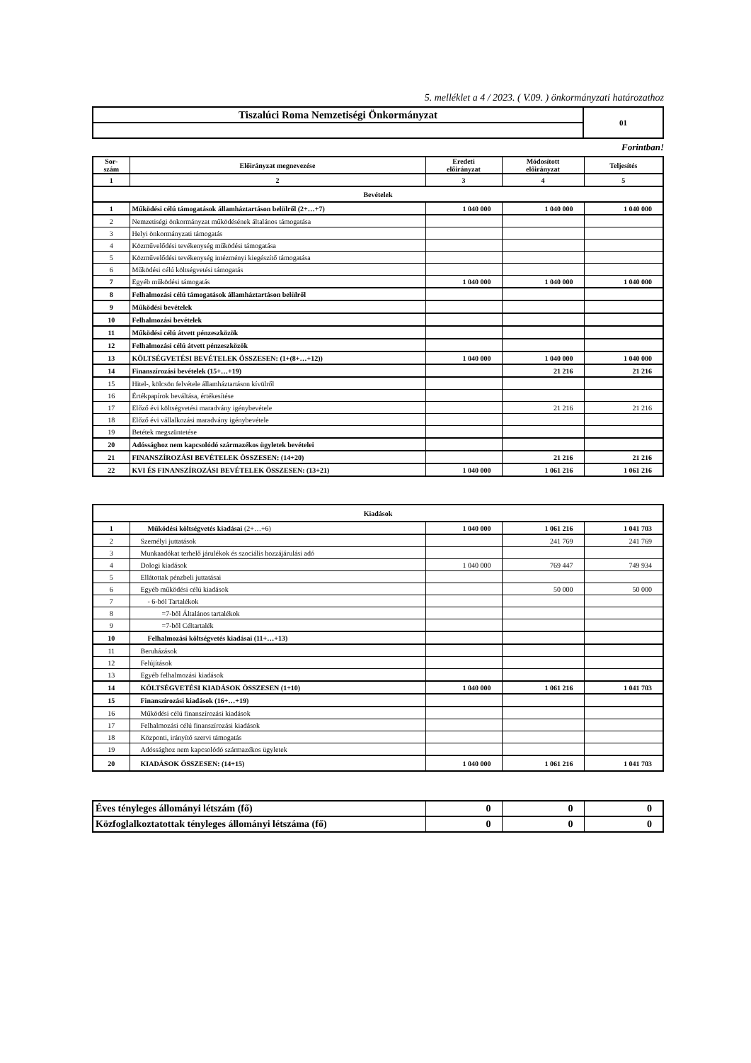5. melléklet a 4 / 2023. ( V.09. ) önkormányzati határozathoz
| Tiszalúci Roma Nemzetiségi Önkormányzat | 01 |
Forintban!
| Sor- szám | Előirányzat megnevezése | Eredeti előirányzat | Módosított előirányzat | Teljesítés |
| --- | --- | --- | --- | --- |
| 1 | 2 | 3 | 4 | 5 |
| Bevételek | | | | |
| 1 | Működési célú támogatások államháztartáson belülről (2+…+7) | 1 040 000 | 1 040 000 | 1 040 000 |
| 2 | Nemzetiségi önkormányzat működésének általános támogatása | | | |
| 3 | Helyi önkormányzati támogatás | | | |
| 4 | Közművelődési tevékenység működési támogatása | | | |
| 5 | Közművelődési tevékenység intézményi kiegészítő támogatása | | | |
| 6 | Működési célú költségvetési támogatás | | | |
| 7 | Egyéb működési támogatás | 1 040 000 | 1 040 000 | 1 040 000 |
| 8 | Felhalmozási célú támogatások államháztartáson belülről | | | |
| 9 | Működési bevételek | | | |
| 10 | Felhalmozási bevételek | | | |
| 11 | Működési célú átvett pénzeszközök | | | |
| 12 | Felhalmozási célú átvett pénzeszközök | | | |
| 13 | KÖLTSÉGVETÉSI BEVÉTELEK ÖSSZESEN: (1+(8+…+12)) | 1 040 000 | 1 040 000 | 1 040 000 |
| 14 | Finanszírozási bevételek (15+…+19) | | 21 216 | 21 216 |
| 15 | Hitel-, kölcsön felvétele államháztartáson kívülről | | | |
| 16 | Értékpapírok beváltása, értékesítése | | | |
| 17 | Előző évi költségvetési maradvány igénybevétele | | 21 216 | 21 216 |
| 18 | Előző évi vállalkozási maradvány igénybevétele | | | |
| 19 | Betétek megszüntetése | | | |
| 20 | Adóssághoz nem kapcsolódó származékos ügyletek bevételei | | | |
| 21 | FINANSZÍROZÁSI BEVÉTELEK ÖSSZESEN: (14+20) | | 21 216 | 21 216 |
| 22 | KVI ÉS FINANSZÍROZÁSI BEVÉTELEK ÖSSZESEN: (13+21) | 1 040 000 | 1 061 216 | 1 061 216 |
| Kiadások | | | | |
| 1 | Működési költségvetés kiadásai (2+…+6) | 1 040 000 | 1 061 216 | 1 041 703 |
| 2 | Személyi juttatások | | 241 769 | 241 769 |
| 3 | Munkaadókat terhelő járulékok és szociális hozzájárulási adó | | | |
| 4 | Dologi kiadások | 1 040 000 | 769 447 | 749 934 |
| 5 | Ellátottak pénzbeli juttatásai | | | |
| 6 | Egyéb működési célú kiadások | | 50 000 | 50 000 |
| 7 | - 6-ból Tartalékok | | | |
| 8 | =7-ből Általános tartalékok | | | |
| 9 | =7-ből Céltartalék | | | |
| 10 | Felhalmozási költségvetés kiadásai (11+…+13) | | | |
| 11 | Beruházások | | | |
| 12 | Felújítások | | | |
| 13 | Egyéb felhalmozási kiadások | | | |
| 14 | KÖLTSÉGVETÉSI KIADÁSOK ÖSSZESEN (1+10) | 1 040 000 | 1 061 216 | 1 041 703 |
| 15 | Finanszírozási kiadások (16+…+19) | | | |
| 16 | Működési célú finanszírozási kiadások | | | |
| 17 | Felhalmozási célú finanszírozási kiadások | | | |
| 18 | Központi, irányító szervi támogatás | | | |
| 19 | Adóssághoz nem kapcsolódó származékos ügyletek | | | |
| 20 | KIADÁSOK ÖSSZESEN: (14+15) | 1 040 000 | 1 061 216 | 1 041 703 |
| Éves tényleges állományi létszám (fő) | 0 | 0 | 0 |
| Közfoglalkoztatottak tényleges állományi létszáma (fő) | 0 | 0 | 0 |